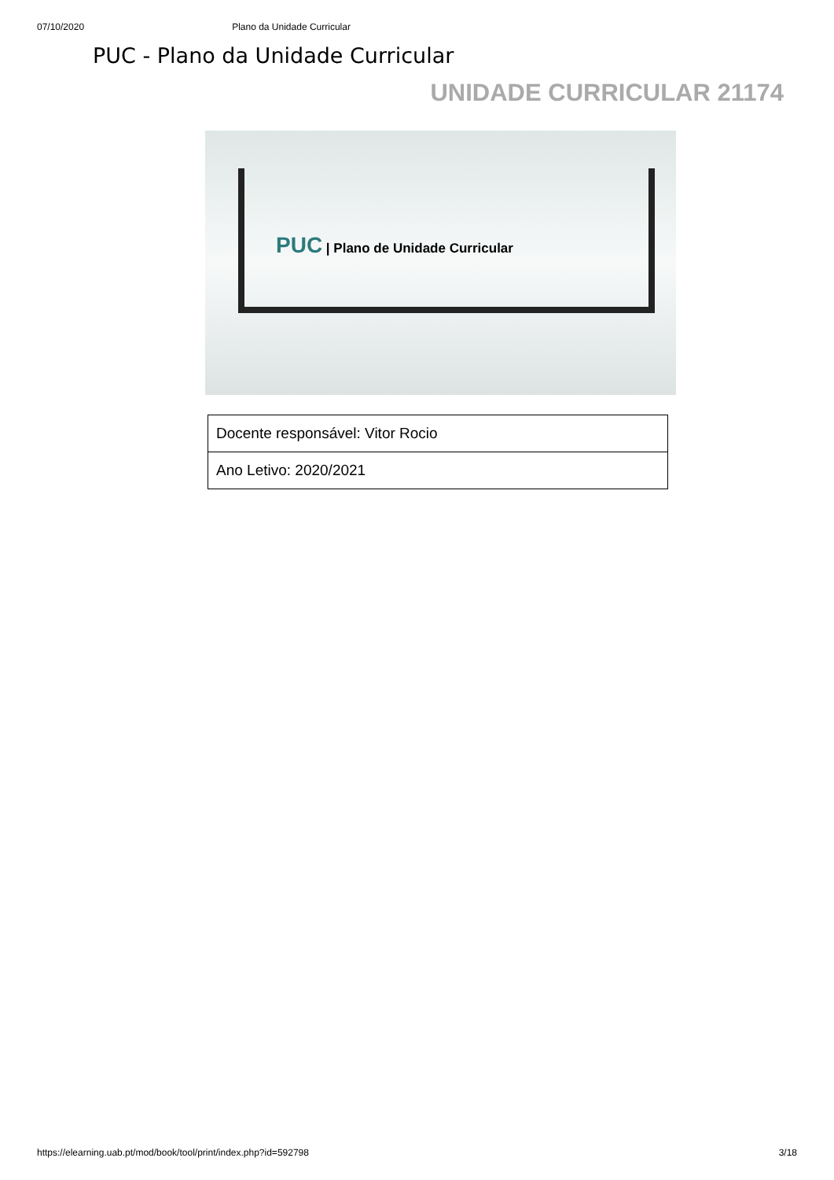07/10/2020 Plano da Unidade Curricular
PUC - Plano da Unidade Curricular
UNIDADE CURRICULAR 21174
PUC | Plano de Unidade Curricular
| Docente responsável: Vitor Rocio |
| Ano Letivo: 2020/2021 |
https://elearning.uab.pt/mod/book/tool/print/index.php?id=592798 3/18